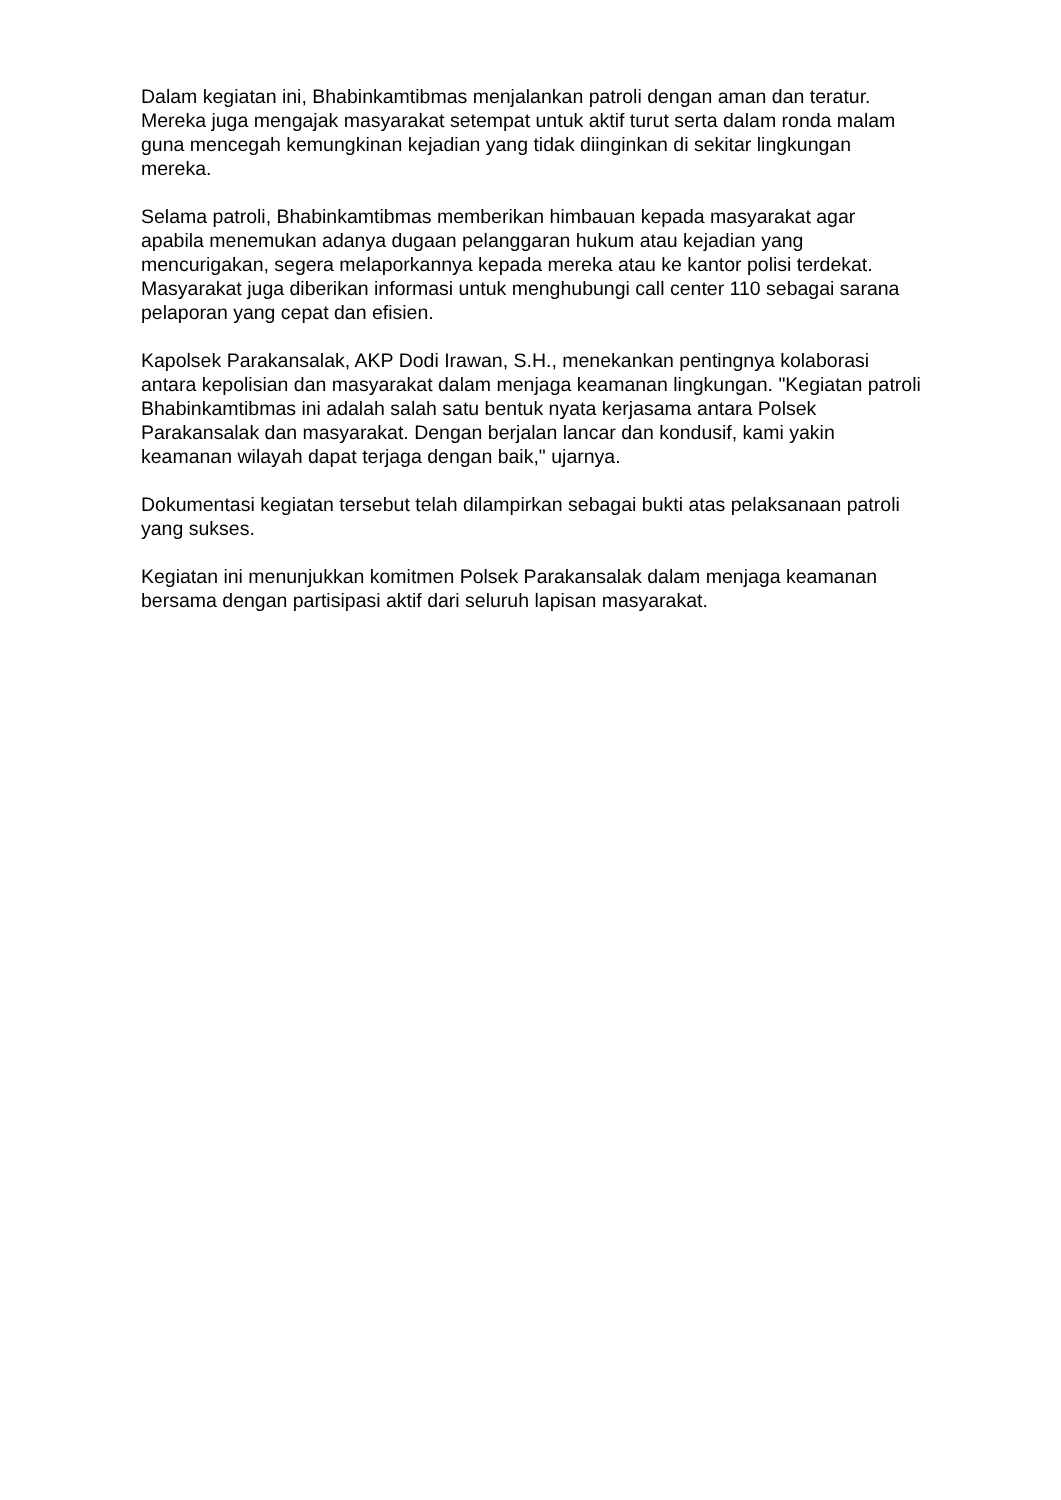Dalam kegiatan ini, Bhabinkamtibmas menjalankan patroli dengan aman dan teratur. Mereka juga mengajak masyarakat setempat untuk aktif turut serta dalam ronda malam guna mencegah kemungkinan kejadian yang tidak diinginkan di sekitar lingkungan mereka.
Selama patroli, Bhabinkamtibmas memberikan himbauan kepada masyarakat agar apabila menemukan adanya dugaan pelanggaran hukum atau kejadian yang mencurigakan, segera melaporkannya kepada mereka atau ke kantor polisi terdekat. Masyarakat juga diberikan informasi untuk menghubungi call center 110 sebagai sarana pelaporan yang cepat dan efisien.
Kapolsek Parakansalak, AKP Dodi Irawan, S.H., menekankan pentingnya kolaborasi antara kepolisian dan masyarakat dalam menjaga keamanan lingkungan. "Kegiatan patroli Bhabinkamtibmas ini adalah salah satu bentuk nyata kerjasama antara Polsek Parakansalak dan masyarakat. Dengan berjalan lancar dan kondusif, kami yakin keamanan wilayah dapat terjaga dengan baik," ujarnya.
Dokumentasi kegiatan tersebut telah dilampirkan sebagai bukti atas pelaksanaan patroli yang sukses.
Kegiatan ini menunjukkan komitmen Polsek Parakansalak dalam menjaga keamanan bersama dengan partisipasi aktif dari seluruh lapisan masyarakat.